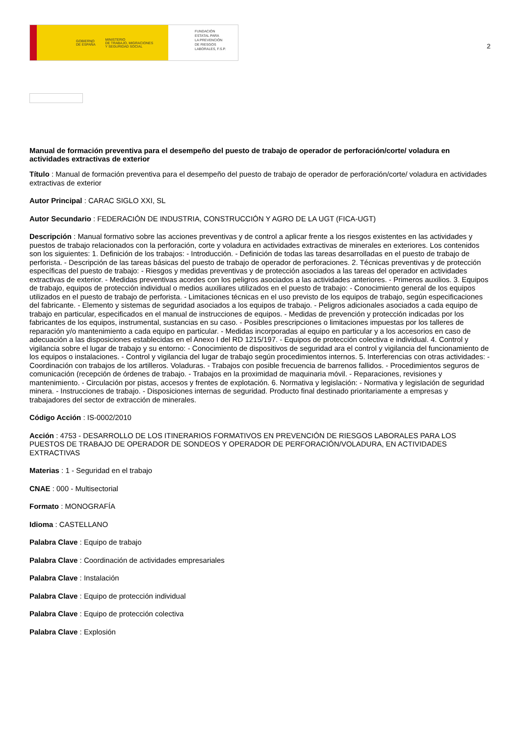GOBIERNO
DE ESPAÑA MINISTERIO
DE TRABAJO, MIGRACIONES
Y SEGURIDAD SOCIAL
FUNDACIÓN
ESTATAL PARA
LA PREVENCIÓN
DE RIESGOS
LABORALES, F.S.P.
2
Manual de formación preventiva para el desempeño del puesto de trabajo de operador de perforación/corte/ voladura en actividades extractivas de exterior
Título : Manual de formación preventiva para el desempeño del puesto de trabajo de operador de perforación/corte/ voladura en actividades extractivas de exterior
Autor Principal : CARAC SIGLO XXI, SL
Autor Secundario : FEDERACIÓN DE INDUSTRIA, CONSTRUCCIÓN Y AGRO DE LA UGT (FICA-UGT)
Descripción : Manual formativo sobre las acciones preventivas y de control a aplicar frente a los riesgos existentes en las actividades y puestos de trabajo relacionados con la perforación, corte y voladura en actividades extractivas de minerales en exteriores. Los contenidos son los siguientes: 1. Definición de los trabajos: - Introducción. - Definición de todas las tareas desarrolladas en el puesto de trabajo de perforista. - Descripción de las tareas básicas del puesto de trabajo de operador de perforaciones. 2. Técnicas preventivas y de protección específicas del puesto de trabajo: - Riesgos y medidas preventivas y de protección asociados a las tareas del operador en actividades extractivas de exterior. - Medidas preventivas acordes con los peligros asociados a las actividades anteriores. - Primeros auxilios. 3. Equipos de trabajo, equipos de protección individual o medios auxiliares utilizados en el puesto de trabajo: - Conocimiento general de los equipos utilizados en el puesto de trabajo de perforista. - Limitaciones técnicas en el uso previsto de los equipos de trabajo, según especificaciones del fabricante. - Elemento y sistemas de seguridad asociados a los equipos de trabajo. - Peligros adicionales asociados a cada equipo de trabajo en particular, especificados en el manual de instrucciones de equipos. - Medidas de prevención y protección indicadas por los fabricantes de los equipos, instrumental, sustancias en su caso. - Posibles prescripciones o limitaciones impuestas por los talleres de reparación y/o mantenimiento a cada equipo en particular. - Medidas incorporadas al equipo en particular y a los accesorios en caso de adecuación a las disposiciones establecidas en el Anexo I del RD 1215/197. - Equipos de protección colectiva e individual. 4. Control y vigilancia sobre el lugar de trabajo y su entorno: - Conocimiento de dispositivos de seguridad ara el control y vigilancia del funcionamiento de los equipos o instalaciones. - Control y vigilancia del lugar de trabajo según procedimientos internos. 5. Interferencias con otras actividades: - Coordinación con trabajos de los artilleros. Voladuras. - Trabajos con posible frecuencia de barrenos fallidos. - Procedimientos seguros de comunicación (recepción de órdenes de trabajo. - Trabajos en la proximidad de maquinaria móvil. - Reparaciones, revisiones y mantenimiento. - Circulación por pistas, accesos y frentes de explotación. 6. Normativa y legislación: - Normativa y legislación de seguridad minera. - Instrucciones de trabajo. - Disposiciones internas de seguridad. Producto final destinado prioritariamente a empresas y trabajadores del sector de extracción de minerales.
Código Acción : IS-0002/2010
Acción : 4753 - DESARROLLO DE LOS ITINERARIOS FORMATIVOS EN PREVENCIÓN DE RIESGOS LABORALES PARA LOS PUESTOS DE TRABAJO DE OPERADOR DE SONDEOS Y OPERADOR DE PERFORACIÓN/VOLADURA, EN ACTIVIDADES EXTRACTIVAS
Materias : 1 - Seguridad en el trabajo
CNAE : 000 - Multisectorial
Formato : MONOGRAFÍA
Idioma : CASTELLANO
Palabra Clave : Equipo de trabajo
Palabra Clave : Coordinación de actividades empresariales
Palabra Clave : Instalación
Palabra Clave : Equipo de protección individual
Palabra Clave : Equipo de protección colectiva
Palabra Clave : Explosión